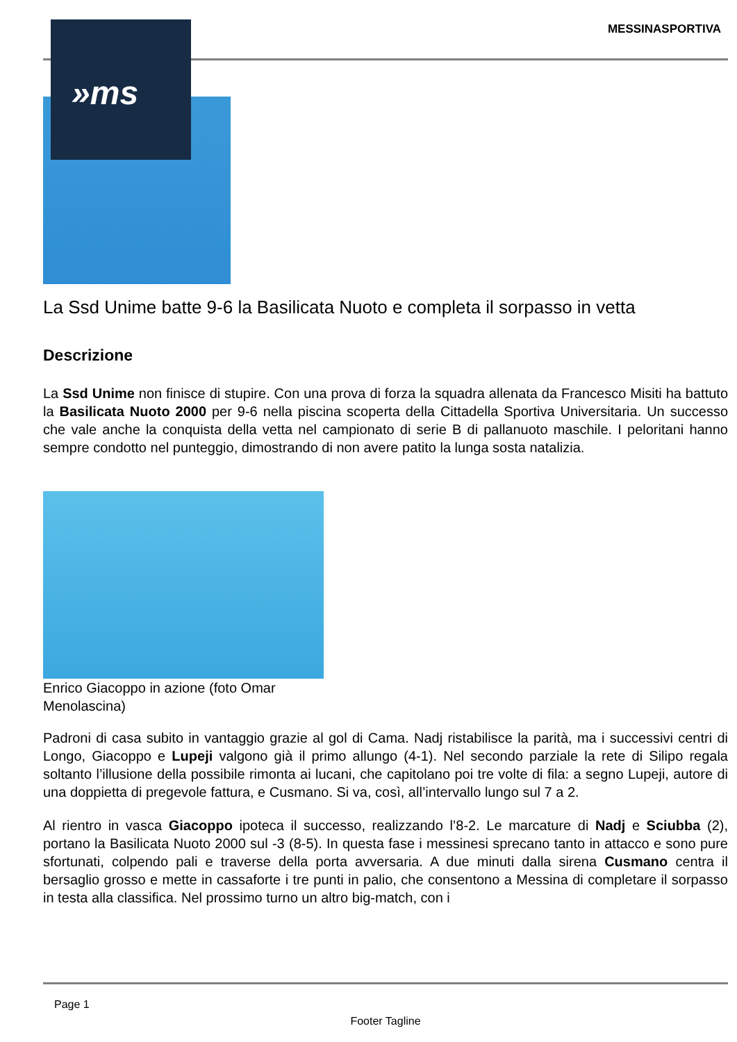»ms
MESSINASPORTIVA
La Ssd Unime batte 9-6 la Basilicata Nuoto e completa il sorpasso in vetta
Descrizione
La Ssd Unime non finisce di stupire. Con una prova di forza la squadra allenata da Francesco Misiti ha battuto la Basilicata Nuoto 2000 per 9-6 nella piscina scoperta della Cittadella Sportiva Universitaria. Un successo che vale anche la conquista della vetta nel campionato di serie B di pallanuoto maschile. I peloritani hanno sempre condotto nel punteggio, dimostrando di non avere patito la lunga sosta natalizia.
Enrico Giacoppo in azione (foto Omar Menolascina)
Padroni di casa subito in vantaggio grazie al gol di Cama. Nadj ristabilisce la parità, ma i successivi centri di Longo, Giacoppo e Lupeji valgono già il primo allungo (4-1). Nel secondo parziale la rete di Silipo regala soltanto l’illusione della possibile rimonta ai lucani, che capitolano poi tre volte di fila: a segno Lupeji, autore di una doppietta di pregevole fattura, e Cusmano. Si va, così, all’intervallo lungo sul 7 a 2.
Al rientro in vasca Giacoppo ipoteca il successo, realizzando l’8-2. Le marcature di Nadj e Sciubba (2), portano la Basilicata Nuoto 2000 sul -3 (8-5). In questa fase i messinesi sprecano tanto in attacco e sono pure sfortunati, colpendo pali e traverse della porta avversaria. A due minuti dalla sirena Cusmano centra il bersaglio grosso e mette in cassaforte i tre punti in palio, che consentono a Messina di completare il sorpasso in testa alla classifica. Nel prossimo turno un altro big-match, con i
Page 1
Footer Tagline